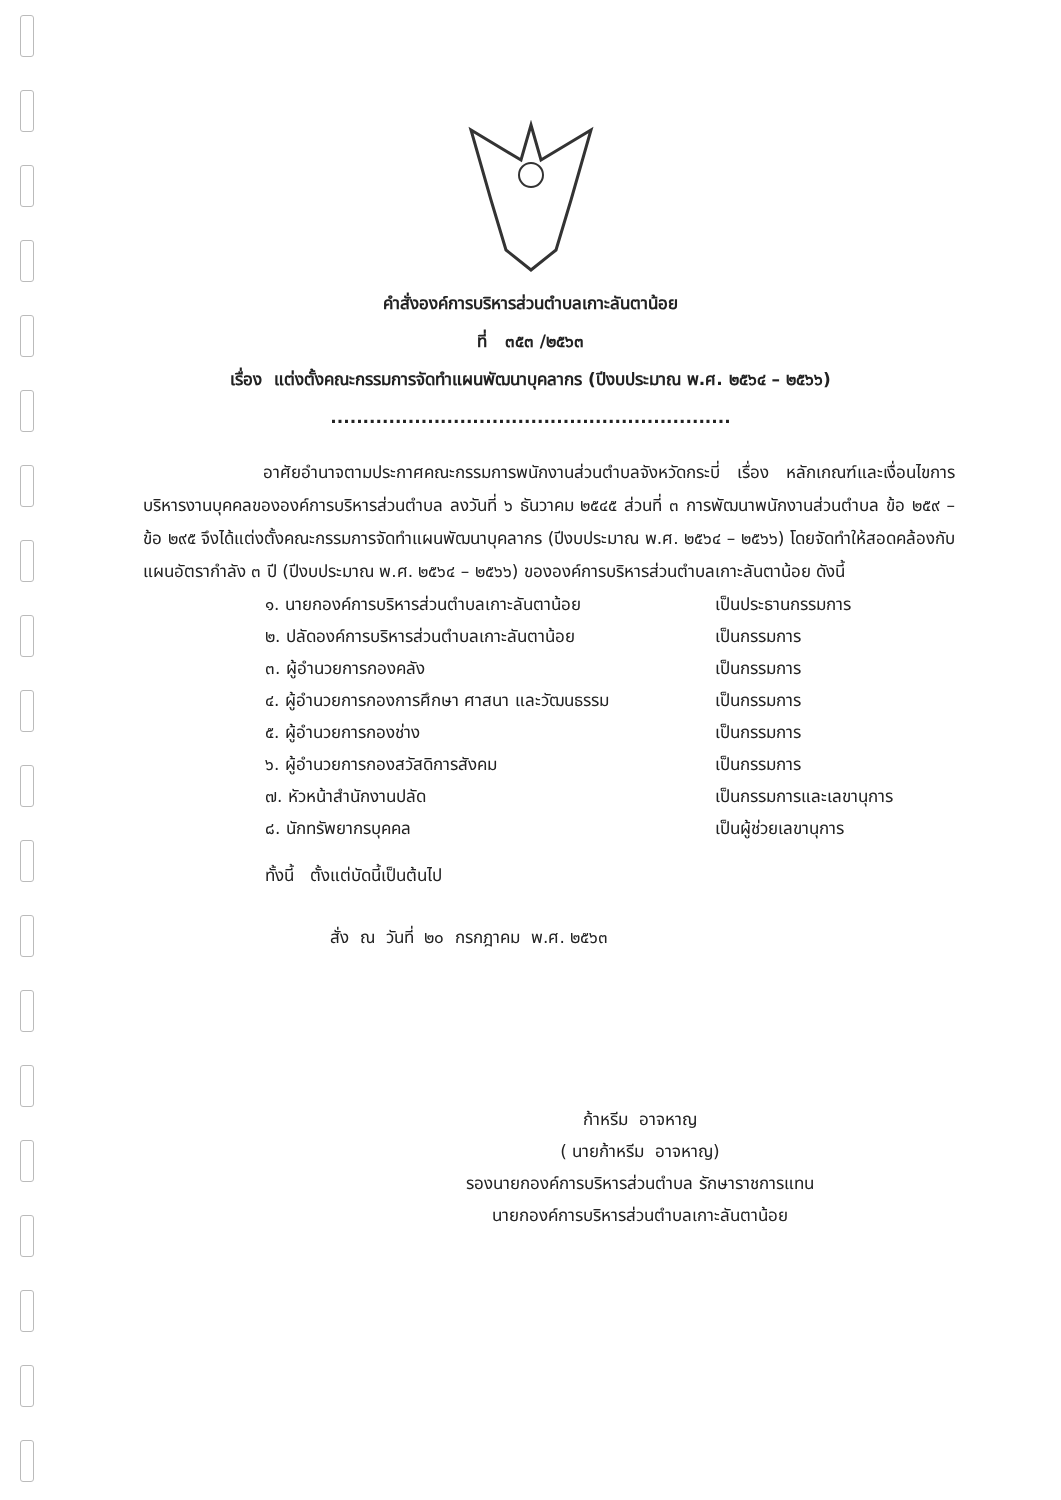คำสั่งองค์การบริหารส่วนตำบลเกาะลันตาน้อย
ที่ ๓๕๓ /๒๕๖๓
เรื่อง แต่งตั้งคณะกรรมการจัดทำแผนพัฒนาบุคลากร (ปีงบประมาณ พ.ศ. ๒๕๖๔ – ๒๕๖๖)
..............................................................
อาศัยอำนาจตามประกาศคณะกรรมการพนักงานส่วนตำบลจังหวัดกระบี่ เรื่อง หลักเกณฑ์และเงื่อนไขการบริหารงานบุคคลขององค์การบริหารส่วนตำบล ลงวันที่ ๖ ธันวาคม ๒๕๔๕ ส่วนที่ ๓ การพัฒนาพนักงานส่วนตำบล ข้อ ๒๕๙ – ข้อ ๒๙๕ จึงได้แต่งตั้งคณะกรรมการจัดทำแผนพัฒนาบุคลากร (ปีงบประมาณ พ.ศ. ๒๕๖๔ – ๒๕๖๖) โดยจัดทำให้สอดคล้องกับแผนอัตรากำลัง ๓ ปี (ปีงบประมาณ พ.ศ. ๒๕๖๔ – ๒๕๖๖) ขององค์การบริหารส่วนตำบลเกาะลันตาน้อย ดังนี้
๑. นายกองค์การบริหารส่วนตำบลเกาะลันตาน้อย เป็นประธานกรรมการ
๒. ปลัดองค์การบริหารส่วนตำบลเกาะลันตาน้อย เป็นกรรมการ
๓. ผู้อำนวยการกองคลัง เป็นกรรมการ
๔. ผู้อำนวยการกองการศึกษา ศาสนา และวัฒนธรรม เป็นกรรมการ
๕. ผู้อำนวยการกองช่าง เป็นกรรมการ
๖. ผู้อำนวยการกองสวัสดิการสังคม เป็นกรรมการ
๗. หัวหน้าสำนักงานปลัด เป็นกรรมการและเลขานุการ
๘. นักทรัพยากรบุคคล เป็นผู้ช่วยเลขานุการ
ทั้งนี้ ตั้งแต่บัดนี้เป็นต้นไป
สั่ง ณ วันที่ ๒๐ กรกฎาคม พ.ศ. ๒๕๖๓
ก้าหรีม อาจหาญ
( นายก้าหรีม อาจหาญ)
รองนายกองค์การบริหารส่วนตำบล รักษาราชการแทน
นายกองค์การบริหารส่วนตำบลเกาะลันตาน้อย